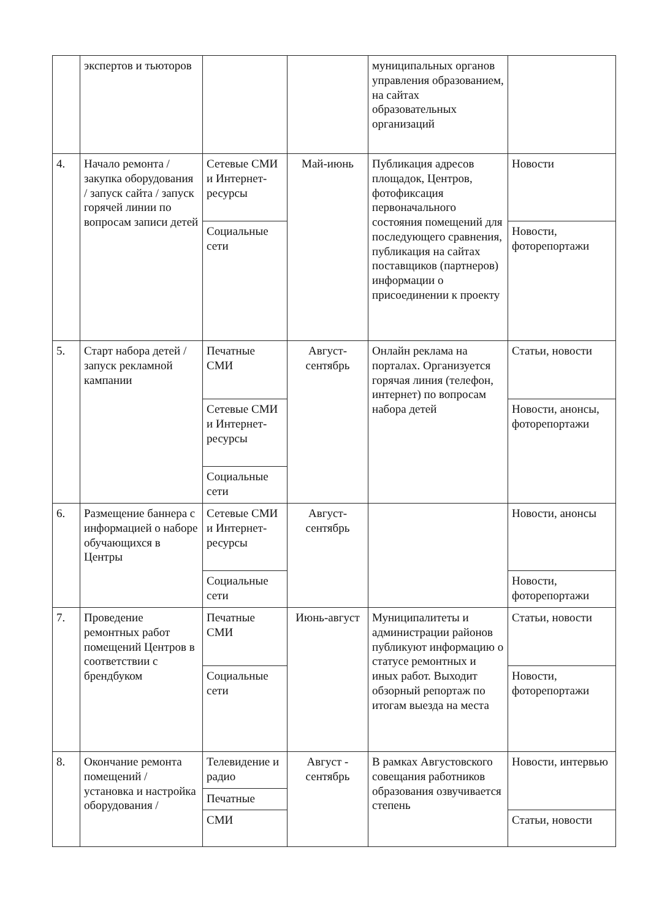| | экспертов и тьюторов | | | муниципальных органов управления образованием, на сайтах образовательных организаций | |
| 4. | Начало ремонта / закупка оборудования / запуск сайта / запуск горячей линии по вопросам записи детей | Сетевые СМИ и Интернет-ресурсы | Май-июнь | Публикация адресов площадок, Центров, фотофиксация первоначального состояния помещений для последующего сравнения, публикация на сайтах поставщиков (партнеров) информации о присоединении к проекту | Новости |
| | | Социальные сети | | | Новости, фоторепортажи |
| 5. | Старт набора детей / запуск рекламной кампании | Печатные СМИ | Август-сентябрь | Онлайн реклама на порталах. Организуется горячая линия (телефон, интернет) по вопросам набора детей | Статьи, новости |
| | | Сетевые СМИ и Интернет-ресурсы | | | Новости, анонсы, фоторепортажи |
| | | Социальные сети | | | |
| 6. | Размещение баннера с информацией о наборе обучающихся в Центры | Сетевые СМИ и Интернет-ресурсы | Август-сентябрь | | Новости, анонсы |
| | | Социальные сети | | | Новости, фоторепортажи |
| 7. | Проведение ремонтных работ помещений Центров в соответствии с брендбуком | Печатные СМИ | Июнь-август | Муниципалитеты и администрации районов публикуют информацию о статусе ремонтных и иных работ. Выходит обзорный репортаж по итогам выезда на места | Статьи, новости |
| | | Социальные сети | | | Новости, фоторепортажи |
| 8. | Окончание ремонта помещений / установка и настройка оборудования / | Телевидение и радио | Август - сентябрь | В рамках Августовского совещания работников образования озвучивается степень | Новости, интервью |
| | | Печатные | | | |
| | | СМИ | | | Статьи, новости |